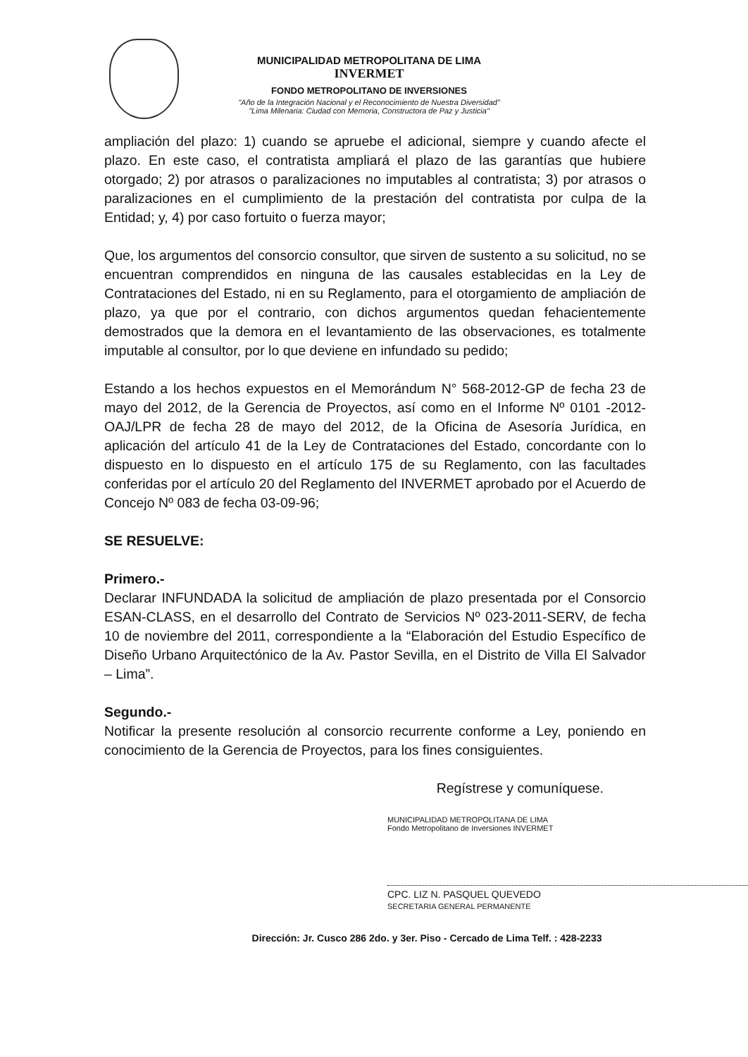MUNICIPALIDAD METROPOLITANA DE LIMA
INVERMET
FONDO METROPOLITANO DE INVERSIONES
"Año de la Integración Nacional y el Reconocimiento de Nuestra Diversidad"
"Lima Milenaria: Ciudad con Memoria, Constructora de Paz y Justicia"
ampliación del plazo: 1) cuando se apruebe el adicional, siempre y cuando afecte el plazo. En este caso, el contratista ampliará el plazo de las garantías que hubiere otorgado; 2) por atrasos o paralizaciones no imputables al contratista; 3) por atrasos o paralizaciones en el cumplimiento de la prestación del contratista por culpa de la Entidad; y, 4) por caso fortuito o fuerza mayor;
Que, los argumentos del consorcio consultor, que sirven de sustento a su solicitud, no se encuentran comprendidos en ninguna de las causales establecidas en la Ley de Contrataciones del Estado, ni en su Reglamento, para el otorgamiento de ampliación de plazo, ya que por el contrario, con dichos argumentos quedan fehacientemente demostrados que la demora en el levantamiento de las observaciones, es totalmente imputable al consultor, por lo que deviene en infundado su pedido;
Estando a los hechos expuestos en el Memorándum N° 568-2012-GP de fecha 23 de mayo del 2012, de la Gerencia de Proyectos, así como en el Informe Nº 0101 -2012-OAJ/LPR de fecha 28 de mayo del 2012, de la Oficina de Asesoría Jurídica, en aplicación del artículo 41 de la Ley de Contrataciones del Estado, concordante con lo dispuesto en lo dispuesto en el artículo 175 de su Reglamento, con las facultades conferidas por el artículo 20 del Reglamento del INVERMET aprobado por el Acuerdo de Concejo Nº 083 de fecha 03-09-96;
SE RESUELVE:
Primero.-
Declarar INFUNDADA la solicitud de ampliación de plazo presentada por el Consorcio ESAN-CLASS, en el desarrollo del Contrato de Servicios Nº 023-2011-SERV, de fecha 10 de noviembre del 2011, correspondiente a la “Elaboración del Estudio Específico de Diseño Urbano Arquitectónico de la Av. Pastor Sevilla, en el Distrito de Villa El Salvador – Lima”.
Segundo.-
Notificar la presente resolución al consorcio recurrente conforme a Ley, poniendo en conocimiento de la Gerencia de Proyectos, para los fines consiguientes.
Regístrese y comuníquese.
MUNICIPALIDAD METROPOLITANA DE LIMA
Fondo Metropolitano de Inversiones INVERMET
CPC. LIZ N. PASQUEL QUEVEDO
SECRETARIA GENERAL PERMANENTE
Dirección: Jr. Cusco 286 2do. y 3er. Piso - Cercado de Lima Telf. : 428-2233